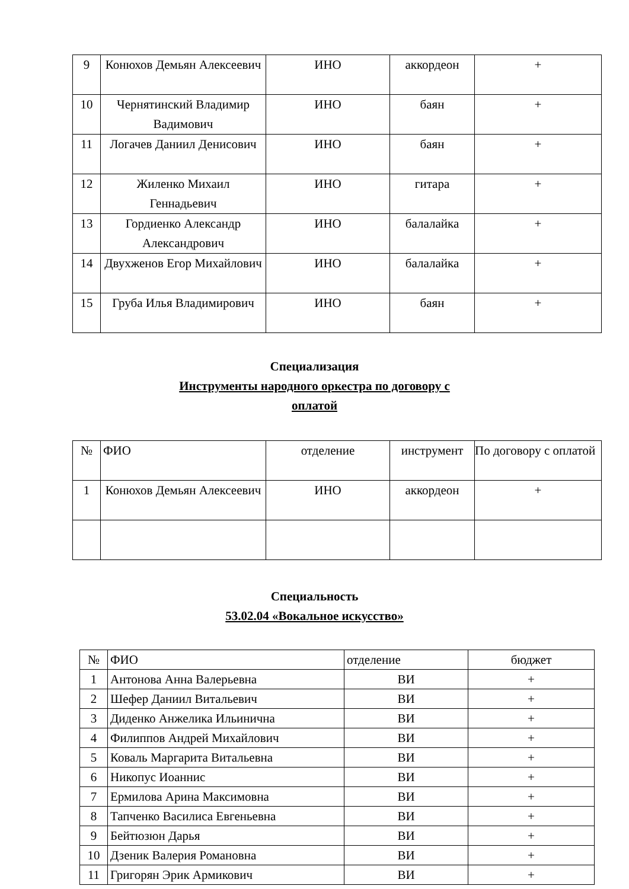| 9 | Конюхов Демьян Алексеевич | ИНО | аккордеон | + |
| 10 | Чернятинский Владимир Вадимович | ИНО | баян | + |
| 11 | Логачев Даниил Денисович | ИНО | баян | + |
| 12 | Жиленко Михаил Геннадьевич | ИНО | гитара | + |
| 13 | Гордиенко Александр Александрович | ИНО | балалайка | + |
| 14 | Двухженов Егор Михайлович | ИНО | балалайка | + |
| 15 | Груба Илья Владимирович | ИНО | баян | + |
Специализация
Инструменты народного оркестра по договору с
оплатой
| № | ФИО | отделение | инструмент | По договору с оплатой |
| 1 | Конюхов Демьян Алексеевич | ИНО | аккордеон | + |
Специальность
53.02.04 «Вокальное искусство»
| № | ФИО | отделение | бюджет |
| 1 | Антонова Анна Валерьевна | ВИ | + |
| 2 | Шефер Даниил Витальевич | ВИ | + |
| 3 | Диденко Анжелика Ильинична | ВИ | + |
| 4 | Филиппов Андрей Михайлович | ВИ | + |
| 5 | Коваль Маргарита Витальевна | ВИ | + |
| 6 | Никопус Иоаннис | ВИ | + |
| 7 | Ермилова Арина Максимовна | ВИ | + |
| 8 | Тапченко Василиса Евгеньевна | ВИ | + |
| 9 | Бейтюзюн Дарья | ВИ | + |
| 10 | Дзеник Валерия Романовна | ВИ | + |
| 11 | Григорян Эрик Армикович | ВИ | + |